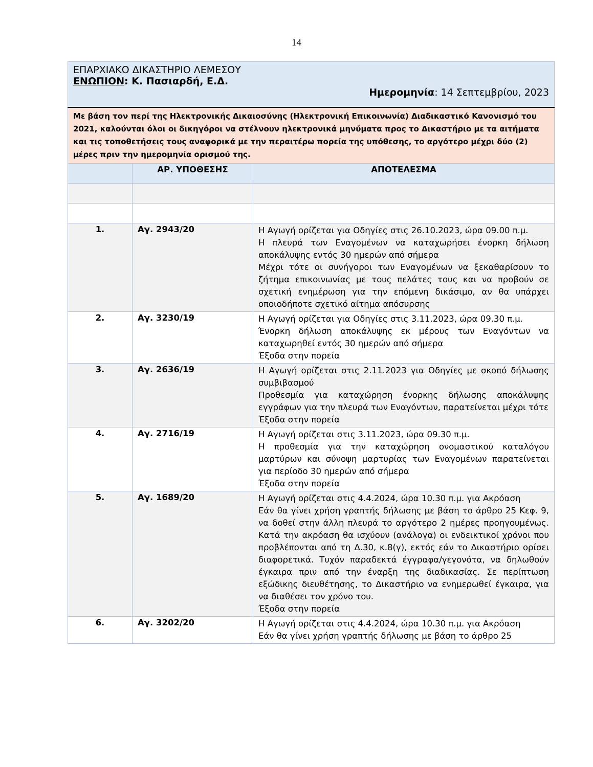14
| ΕΠΑΡΧΙΑΚΟ ΔΙΚΑΣΤΗΡΙΟ ΛΕΜΕΣΟΥ ΕΝΩΠΙΟΝ : Κ. Πασιαρδή, Ε.Δ. Ημερομηνία : 14 Σεπτεμβρίου, 2023 | | |
| Με βάση τον περί της Ηλεκτρονικής Δικαιοσύνης (Ηλεκτρονική Επικοινωνία) Διαδικαστικό Κανονισμό του 2021, καλούνται όλοι οι δικηγόροι να στέλνουν ηλεκτρονικά μηνύματα προς το Δικαστήριο με τα αιτήματα και τις τοποθετήσεις τους αναφορικά με την περαιτέρω πορεία της υπόθεσης, το αργότερο μέχρι δύο (2) μέρες πριν την ημερομηνία ορισμού της. | | |
| | ΑΡ. ΥΠΟΘΕΣΗΣ | ΑΠΟΤΕΛΕΣΜΑ |
| 1. | Αγ. 2943/20 | Η Αγωγή ορίζεται για Οδηγίες στις 26.10.2023, ώρα 09.00 π.μ. Η πλευρά των Εναγομένων να καταχωρήσει ένορκη δήλωση αποκάλυψης εντός 30 ημερών από σήμερα Μέχρι τότε οι συνήγοροι των Εναγομένων να ξεκαθαρίσουν το ζήτημα επικοινωνίας με τους πελάτες τους και να προβούν σε σχετική ενημέρωση για την επόμενη δικάσιμο, αν θα υπάρχει οποιοδήποτε σχετικό αίτημα απόσυρσης |
| 2. | Αγ. 3230/19 | Η Αγωγή ορίζεται για Οδηγίες στις 3.11.2023, ώρα 09.30 π.μ. Ένορκη δήλωση αποκάλυψης εκ μέρους των Εναγόντων να καταχωρηθεί εντός 30 ημερών από σήμερα Έξοδα στην πορεία |
| 3. | Αγ. 2636/19 | Η Αγωγή ορίζεται στις 2.11.2023 για Οδηγίες με σκοπό δήλωσης συμβιβασμού Προθεσμία για καταχώρηση ένορκης δήλωσης αποκάλυψης εγγράφων για την πλευρά των Εναγόντων, παρατείνεται μέχρι τότε Έξοδα στην πορεία |
| 4. | Αγ. 2716/19 | Η Αγωγή ορίζεται στις 3.11.2023, ώρα 09.30 π.μ. Η προθεσμία για την καταχώρηση ονομαστικού καταλόγου μαρτύρων και σύνοψη μαρτυρίας των Εναγομένων παρατείνεται για περίοδο 30 ημερών από σήμερα Έξοδα στην πορεία |
| 5. | Αγ. 1689/20 | Η Αγωγή ορίζεται στις 4.4.2024, ώρα 10.30 π.μ. για Ακρόαση Εάν θα γίνει χρήση γραπτής δήλωσης με βάση το άρθρο 25 Κεφ. 9, να δοθεί στην άλλη πλευρά το αργότερο 2 ημέρες προηγουμένως. Κατά την ακρόαση θα ισχύουν (ανάλογα) οι ενδεικτικοί χρόνοι που προβλέπονται από τη Δ.30, κ.8(γ), εκτός εάν το Δικαστήριο ορίσει διαφορετικά. Τυχόν παραδεκτά έγγραφα/γεγονότα, να δηλωθούν έγκαιρα πριν από την έναρξη της διαδικασίας. Σε περίπτωση εξώδικης διευθέτησης, το Δικαστήριο να ενημερωθεί έγκαιρα, για να διαθέσει τον χρόνο του. Έξοδα στην πορεία |
| 6. | Αγ. 3202/20 | Η Αγωγή ορίζεται στις 4.4.2024, ώρα 10.30 π.μ. για Ακρόαση Εάν θα γίνει χρήση γραπτής δήλωσης με βάση το άρθρο 25 |